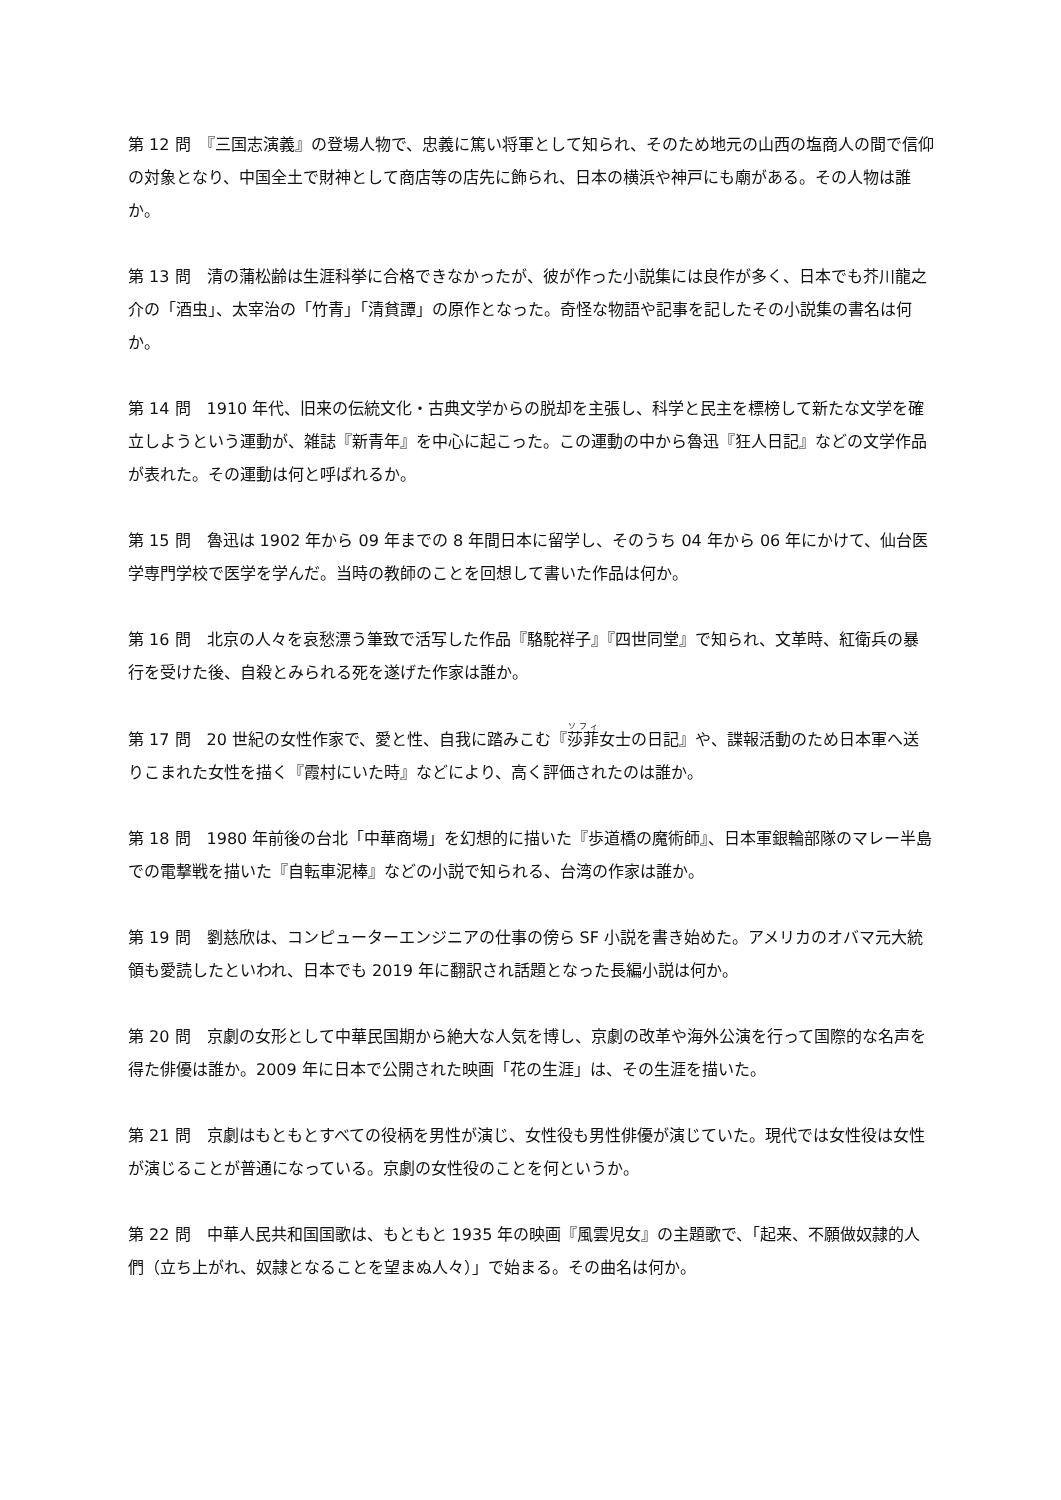第 12 問　『三国志演義』の登場人物で、忠義に篤い将軍として知られ、そのため地元の山西の塩商人の間で信仰の対象となり、中国全土で財神として商店等の店先に飾られ、日本の横浜や神戸にも廟がある。その人物は誰か。
第 13 問　清の蒲松齢は生涯科挙に合格できなかったが、彼が作った小説集には良作が多く、日本でも芥川龍之介の「酒虫」、太宰治の「竹青」「清貧譚」の原作となった。奇怪な物語や記事を記したその小説集の書名は何か。
第 14 問　1910 年代、旧来の伝統文化・古典文学からの脱却を主張し、科学と民主を標榜して新たな文学を確立しようという運動が、雑誌『新青年』を中心に起こった。この運動の中から魯迅『狂人日記』などの文学作品が表れた。その運動は何と呼ばれるか。
第 15 問　魯迅は 1902 年から 09 年までの 8 年間日本に留学し、そのうち 04 年から 06 年にかけて、仙台医学専門学校で医学を学んだ。当時の教師のことを回想して書いた作品は何か。
第 16 問　北京の人々を哀愁漂う筆致で活写した作品『駱駝祥子』『四世同堂』で知られ、文革時、紅衛兵の暴行を受けた後、自殺とみられる死を遂げた作家は誰か。
第 17 問　20 世紀の女性作家で、愛と性、自我に踏みこむ『莎菲女士の日記』や、諜報活動のため日本軍へ送りこまれた女性を描く『霞村にいた時』などにより、高く評価されたのは誰か。
第 18 問　1980 年前後の台北「中華商場」を幻想的に描いた『歩道橋の魔術師』、日本軍銀輪部隊のマレー半島での電撃戦を描いた『自転車泥棒』などの小説で知られる、台湾の作家は誰か。
第 19 問　劉慈欣は、コンピューターエンジニアの仕事の傍ら SF 小説を書き始めた。アメリカのオバマ元大統領も愛読したといわれ、日本でも 2019 年に翻訳され話題となった長編小説は何か。
第 20 問　京劇の女形として中華民国期から絶大な人気を博し、京劇の改革や海外公演を行って国際的な名声を得た俳優は誰か。2009 年に日本で公開された映画「花の生涯」は、その生涯を描いた。
第 21 問　京劇はもともとすべての役柄を男性が演じ、女性役も男性俳優が演じていた。現代では女性役は女性が演じることが普通になっている。京劇の女性役のことを何というか。
第 22 問　中華人民共和国国歌は、もともと 1935 年の映画『風雲児女』の主題歌で、「起来、不願做奴隷的人們（立ち上がれ、奴隷となることを望まぬ人々）」で始まる。その曲名は何か。